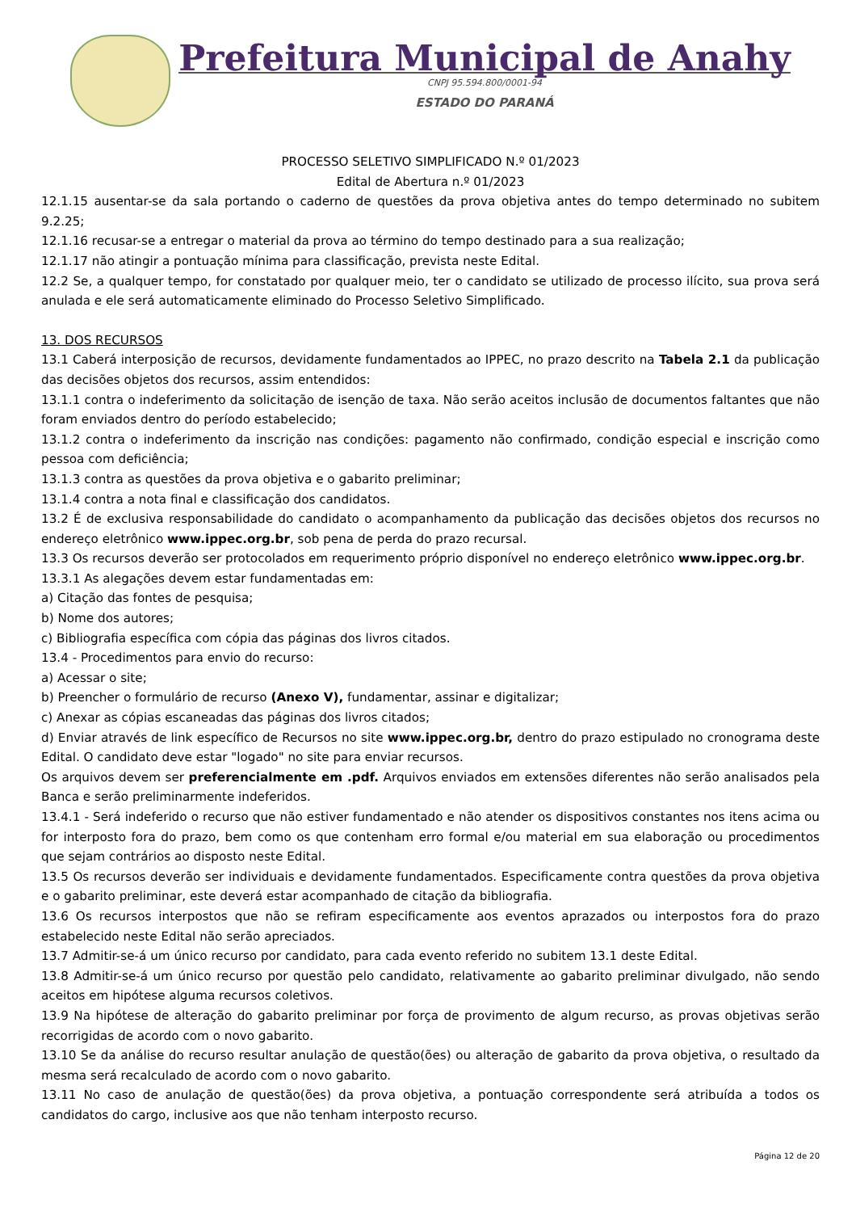Prefeitura Municipal de Anahy
CNPJ 95.594.800/0001-94
ESTADO DO PARANÁ
PROCESSO SELETIVO SIMPLIFICADO N.º 01/2023
Edital de Abertura n.º 01/2023
12.1.15 ausentar-se da sala portando o caderno de questões da prova objetiva antes do tempo determinado no subitem 9.2.25;
12.1.16 recusar-se a entregar o material da prova ao término do tempo destinado para a sua realização;
12.1.17 não atingir a pontuação mínima para classificação, prevista neste Edital.
12.2 Se, a qualquer tempo, for constatado por qualquer meio, ter o candidato se utilizado de processo ilícito, sua prova será anulada e ele será automaticamente eliminado do Processo Seletivo Simplificado.
13. DOS RECURSOS
13.1 Caberá interposição de recursos, devidamente fundamentados ao IPPEC, no prazo descrito na Tabela 2.1 da publicação das decisões objetos dos recursos, assim entendidos:
13.1.1 contra o indeferimento da solicitação de isenção de taxa. Não serão aceitos inclusão de documentos faltantes que não foram enviados dentro do período estabelecido;
13.1.2 contra o indeferimento da inscrição nas condições: pagamento não confirmado, condição especial e inscrição como pessoa com deficiência;
13.1.3 contra as questões da prova objetiva e o gabarito preliminar;
13.1.4 contra a nota final e classificação dos candidatos.
13.2 É de exclusiva responsabilidade do candidato o acompanhamento da publicação das decisões objetos dos recursos no endereço eletrônico www.ippec.org.br, sob pena de perda do prazo recursal.
13.3 Os recursos deverão ser protocolados em requerimento próprio disponível no endereço eletrônico www.ippec.org.br.
13.3.1 As alegações devem estar fundamentadas em:
a) Citação das fontes de pesquisa;
b) Nome dos autores;
c) Bibliografia específica com cópia das páginas dos livros citados.
13.4 - Procedimentos para envio do recurso:
a) Acessar o site;
b) Preencher o formulário de recurso (Anexo V), fundamentar, assinar e digitalizar;
c) Anexar as cópias escaneadas das páginas dos livros citados;
d) Enviar através de link específico de Recursos no site www.ippec.org.br, dentro do prazo estipulado no cronograma deste Edital. O candidato deve estar "logado" no site para enviar recursos.
Os arquivos devem ser preferencialmente em .pdf. Arquivos enviados em extensões diferentes não serão analisados pela Banca e serão preliminarmente indeferidos.
13.4.1 - Será indeferido o recurso que não estiver fundamentado e não atender os dispositivos constantes nos itens acima ou for interposto fora do prazo, bem como os que contenham erro formal e/ou material em sua elaboração ou procedimentos que sejam contrários ao disposto neste Edital.
13.5 Os recursos deverão ser individuais e devidamente fundamentados. Especificamente contra questões da prova objetiva e o gabarito preliminar, este deverá estar acompanhado de citação da bibliografia.
13.6 Os recursos interpostos que não se refiram especificamente aos eventos aprazados ou interpostos fora do prazo estabelecido neste Edital não serão apreciados.
13.7 Admitir-se-á um único recurso por candidato, para cada evento referido no subitem 13.1 deste Edital.
13.8 Admitir-se-á um único recurso por questão pelo candidato, relativamente ao gabarito preliminar divulgado, não sendo aceitos em hipótese alguma recursos coletivos.
13.9 Na hipótese de alteração do gabarito preliminar por força de provimento de algum recurso, as provas objetivas serão recorrigidas de acordo com o novo gabarito.
13.10 Se da análise do recurso resultar anulação de questão(ões) ou alteração de gabarito da prova objetiva, o resultado da mesma será recalculado de acordo com o novo gabarito.
13.11 No caso de anulação de questão(ões) da prova objetiva, a pontuação correspondente será atribuída a todos os candidatos do cargo, inclusive aos que não tenham interposto recurso.
Página 12 de 20